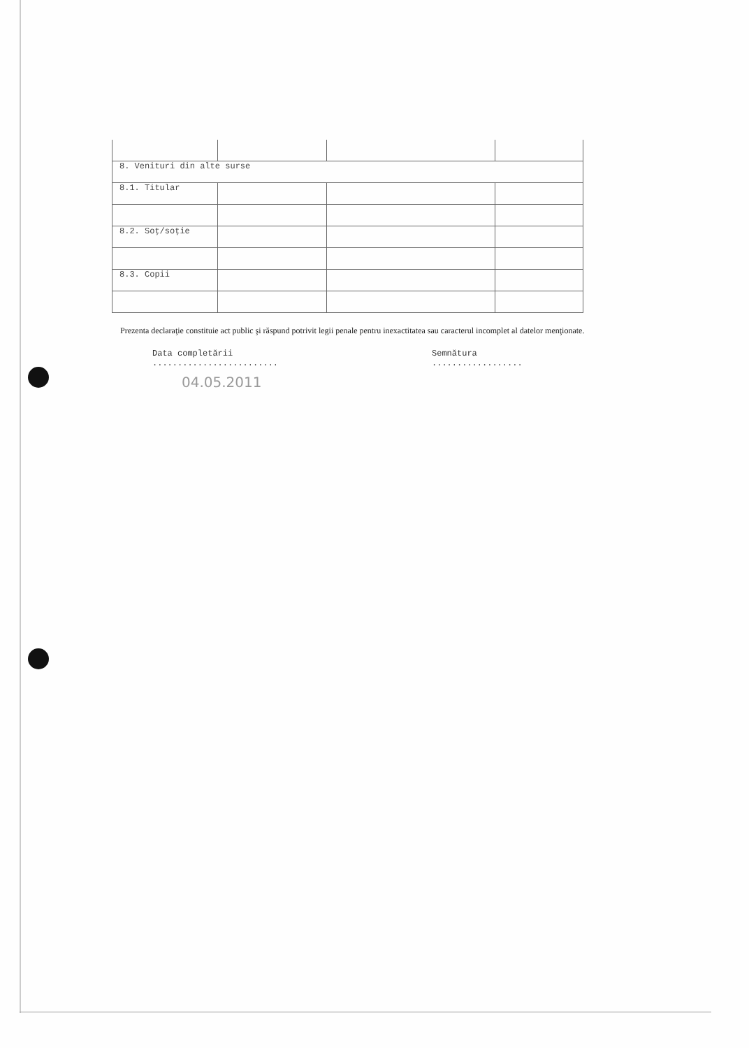| 8. Venituri din alte surse | | | |
| 8.1. Titular | | | |
| 8.2. Soţ/soţie | | | |
| 8.3. Copii | | | |
Prezenta declaraţie constituie act public şi răspund potrivit legii penale pentru inexactitatea sau caracterul incomplet al datelor menţionate.
Data completării
.........................
Semnătura
..................
04.05.2011